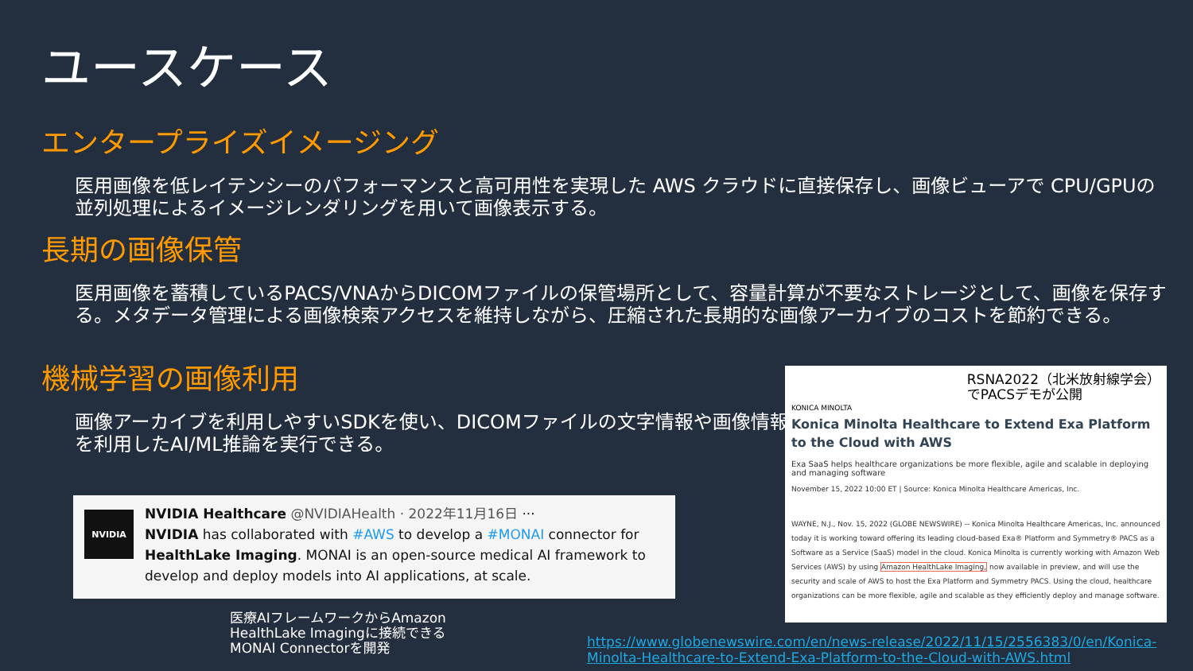ユースケース
エンタープライズイメージング
医用画像を低レイテンシーのパフォーマンスと高可用性を実現した AWS クラウドに直接保存し、画像ビューアで CPU/GPUの並列処理によるイメージレンダリングを用いて画像表示する。
長期の画像保管
医用画像を蓄積しているPACS/VNAからDICOMファイルの保管場所として、容量計算が不要なストレージとして、画像を保存する。メタデータ管理による画像検索アクセスを維持しながら、圧縮された長期的な画像アーカイブのコストを節約できる。
機械学習の画像利用
画像アーカイブを利用しやすいSDKを使い、DICOMファイルの文字情報や画像情報を利用したAI/ML推論を実行できる。
NVIDIA
NVIDIA Healthcare @NVIDIAHealth · 2022年11月16日 ···
NVIDIA has collaborated with #AWS to develop a #MONAI connector for HealthLake Imaging. MONAI is an open-source medical AI framework to develop and deploy models into AI applications, at scale.
医療AIフレームワークからAmazon
HealthLake Imagingに接続できる
MONAI Connectorを開発
KONICA MINOLTA
RSNA2022（北米放射線学会）
でPACSデモが公開
Konica Minolta Healthcare to Extend Exa Platform to the Cloud with AWS
Exa SaaS helps healthcare organizations be more flexible, agile and scalable in deploying and managing software
November 15, 2022 10:00 ET | Source: Konica Minolta Healthcare Americas, Inc.
WAYNE, N.J., Nov. 15, 2022 (GLOBE NEWSWIRE) -- Konica Minolta Healthcare Americas, Inc. announced today it is working toward offering its leading cloud-based Exa® Platform and Symmetry® PACS as a Software as a Service (SaaS) model in the cloud. Konica Minolta is currently working with Amazon Web Services (AWS) by using Amazon HealthLake Imaging, now available in preview, and will use the security and scale of AWS to host the Exa Platform and Symmetry PACS. Using the cloud, healthcare organizations can be more flexible, agile and scalable as they efficiently deploy and manage software.
https://www.globenewswire.com/en/news-release/2022/11/15/2556383/0/en/Konica-Minolta-Healthcare-to-Extend-Exa-Platform-to-the-Cloud-with-AWS.html